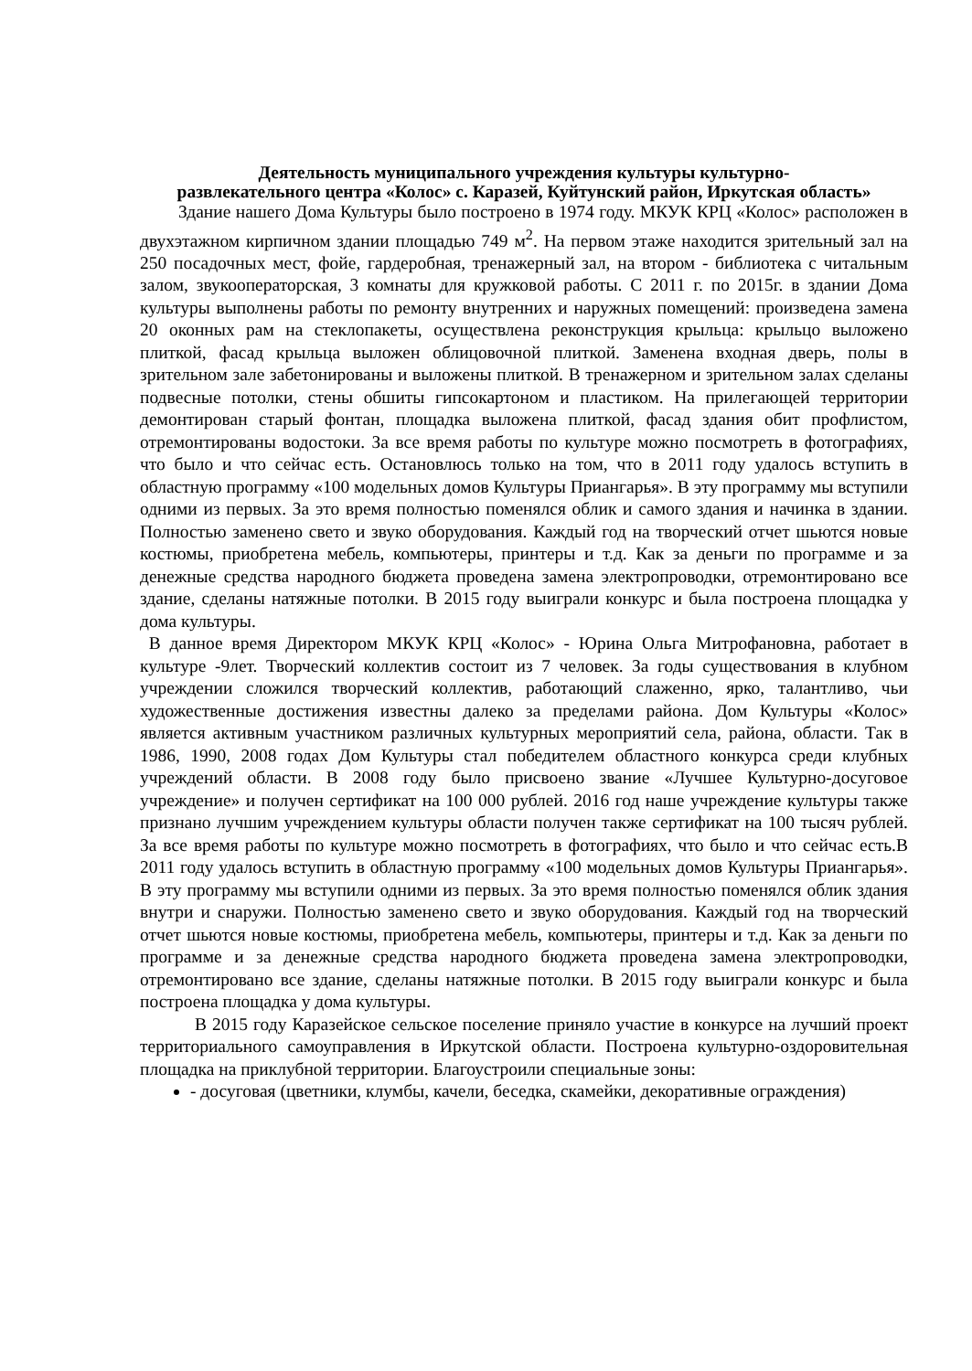Деятельность муниципального учреждения культуры культурно-
развлекательного центра «Колос» с. Каразей, Куйтунский район, Иркутская область»
Здание нашего Дома Культуры было построено в 1974 году. МКУК КРЦ «Колос» расположен в двухэтажном кирпичном здании площадью 749 м<sup>2</sup>. На первом этаже находится зрительный зал на 250 посадочных мест, фойе, гардеробная, тренажерный зал, на втором - библиотека с читальным залом, звукооператорская, 3 комнаты для кружковой работы. С 2011 г. по 2015г. в здании Дома культуры выполнены работы по ремонту внутренних и наружных помещений: произведена замена 20 оконных рам на стеклопакеты, осуществлена реконструкция крыльца: крыльцо выложено плиткой, фасад крыльца выложен облицовочной плиткой. Заменена входная дверь, полы в зрительном зале забетонированы и выложены плиткой. В тренажерном и зрительном залах сделаны подвесные потолки, стены обшиты гипсокартоном и пластиком. На прилегающей территории демонтирован старый фонтан, площадка выложена плиткой, фасад здания обит профлистом, отремонтированы водостоки. За все время работы по культуре можно посмотреть в фотографиях, что было и что сейчас есть. Остановлюсь только на том, что в 2011 году удалось вступить в областную программу «100 модельных домов Культуры Приангарья». В эту программу мы вступили одними из первых. За это время полностью поменялся облик и самого здания и начинка в здании. Полностью заменено свето и звуко оборудования. Каждый год на творческий отчет шьются новые костюмы, приобретена мебель, компьютеры, принтеры и т.д. Как за деньги по программе и за денежные средства народного бюджета проведена замена электропроводки, отремонтировано все здание, сделаны натяжные потолки. В 2015 году выиграли конкурс и была построена площадка у дома культуры.
В данное время Директором МКУК КРЦ «Колос» - Юрина Ольга Митрофановна, работает в культуре -9лет. Творческий коллектив состоит из 7 человек. За годы существования в клубном учреждении сложился творческий коллектив, работающий слаженно, ярко, талантливо, чьи художественные достижения известны далеко за пределами района. Дом Культуры «Колос» является активным участником различных культурных мероприятий села, района, области. Так в 1986, 1990, 2008 годах Дом Культуры стал победителем областного конкурса среди клубных учреждений области. В 2008 году было присвоено звание «Лучшее Культурно-досуговое учреждение» и получен сертификат на 100 000 рублей. 2016 год наше учреждение культуры также признано лучшим учреждением культуры области получен также сертификат на 100 тысяч рублей. За все время работы по культуре можно посмотреть в фотографиях, что было и что сейчас есть.В 2011 году удалось вступить в областную программу «100 модельных домов Культуры Приангарья». В эту программу мы вступили одними из первых. За это время полностью поменялся облик здания внутри и снаружи. Полностью заменено свето и звуко оборудования. Каждый год на творческий отчет шьются новые костюмы, приобретена мебель, компьютеры, принтеры и т.д. Как за деньги по программе и за денежные средства народного бюджета проведена замена электропроводки, отремонтировано все здание, сделаны натяжные потолки. В 2015 году выиграли конкурс и была построена площадка у дома культуры.
В 2015 году Каразейское сельское поселение приняло участие в конкурсе на лучший проект территориального самоуправления в Иркутской области. Построена культурно-оздоровительная площадка на приклубной территории. Благоустроили специальные зоны:
- досуговая (цветники, клумбы, качели, беседка, скамейки, декоративные ограждения)